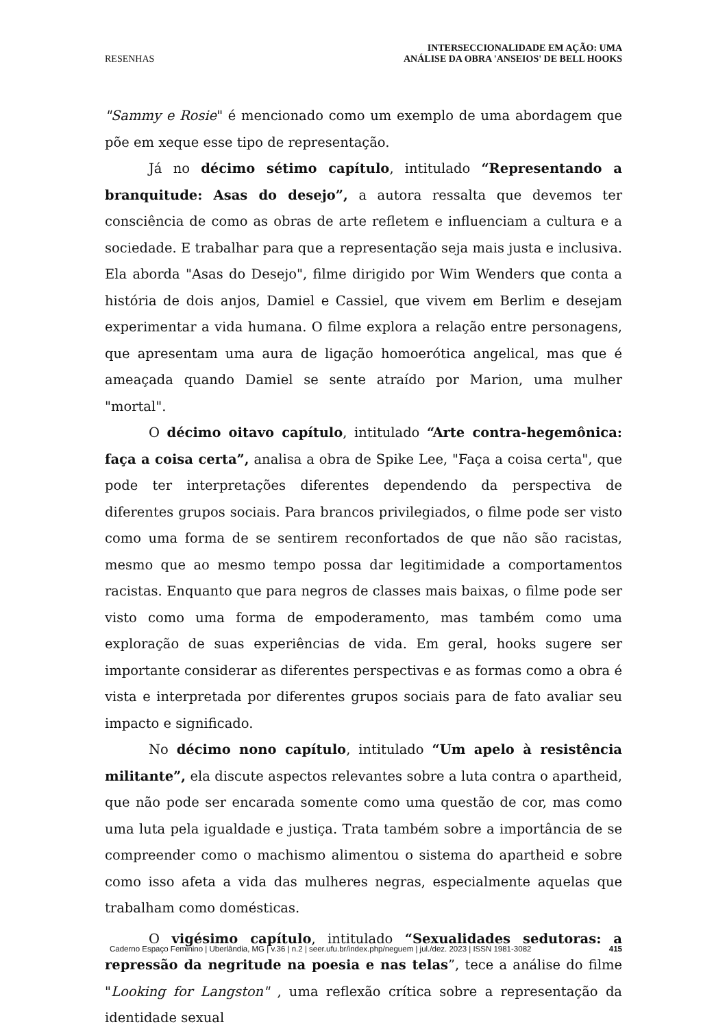RESENHAS
INTERSECCIONALIDADE EM AÇÃO: UMA
ANÁLISE DA OBRA 'ANSEIOS' DE BELL HOOKS
"Sammy e Rosie" é mencionado como um exemplo de uma abordagem que põe em xeque esse tipo de representação.
Já no décimo sétimo capítulo, intitulado “Representando a branquitude: Asas do desejo”, a autora ressalta que devemos ter consciência de como as obras de arte refletem e influenciam a cultura e a sociedade. E trabalhar para que a representação seja mais justa e inclusiva. Ela aborda "Asas do Desejo", filme dirigido por Wim Wenders que conta a história de dois anjos, Damiel e Cassiel, que vivem em Berlim e desejam experimentar a vida humana. O filme explora a relação entre personagens, que apresentam uma aura de ligação homoerótica angelical, mas que é ameaçada quando Damiel se sente atraído por Marion, uma mulher "mortal".
O décimo oitavo capítulo, intitulado “Arte contra-hegemônica: faça a coisa certa”, analisa a obra de Spike Lee, "Faça a coisa certa", que pode ter interpretações diferentes dependendo da perspectiva de diferentes grupos sociais. Para brancos privilegiados, o filme pode ser visto como uma forma de se sentirem reconfortados de que não são racistas, mesmo que ao mesmo tempo possa dar legitimidade a comportamentos racistas. Enquanto que para negros de classes mais baixas, o filme pode ser visto como uma forma de empoderamento, mas também como uma exploração de suas experiências de vida. Em geral, hooks sugere ser importante considerar as diferentes perspectivas e as formas como a obra é vista e interpretada por diferentes grupos sociais para de fato avaliar seu impacto e significado.
No décimo nono capítulo, intitulado “Um apelo à resistência militante”, ela discute aspectos relevantes sobre a luta contra o apartheid, que não pode ser encarada somente como uma questão de cor, mas como uma luta pela igualdade e justiça. Trata também sobre a importância de se compreender como o machismo alimentou o sistema do apartheid e sobre como isso afeta a vida das mulheres negras, especialmente aquelas que trabalham como domésticas.
O vigésimo capítulo, intitulado “Sexualidades sedutoras: a repressão da negritude na poesia e nas telas”, tece a análise do filme "Looking for Langston" , uma reflexão crítica sobre a representação da identidade sexual
Caderno Espaço Feminino | Uberlândia, MG | v.36 | n.2 | seer.ufu.br/index.php/neguem | jul./dez. 2023 | ISSN 1981-3082 415